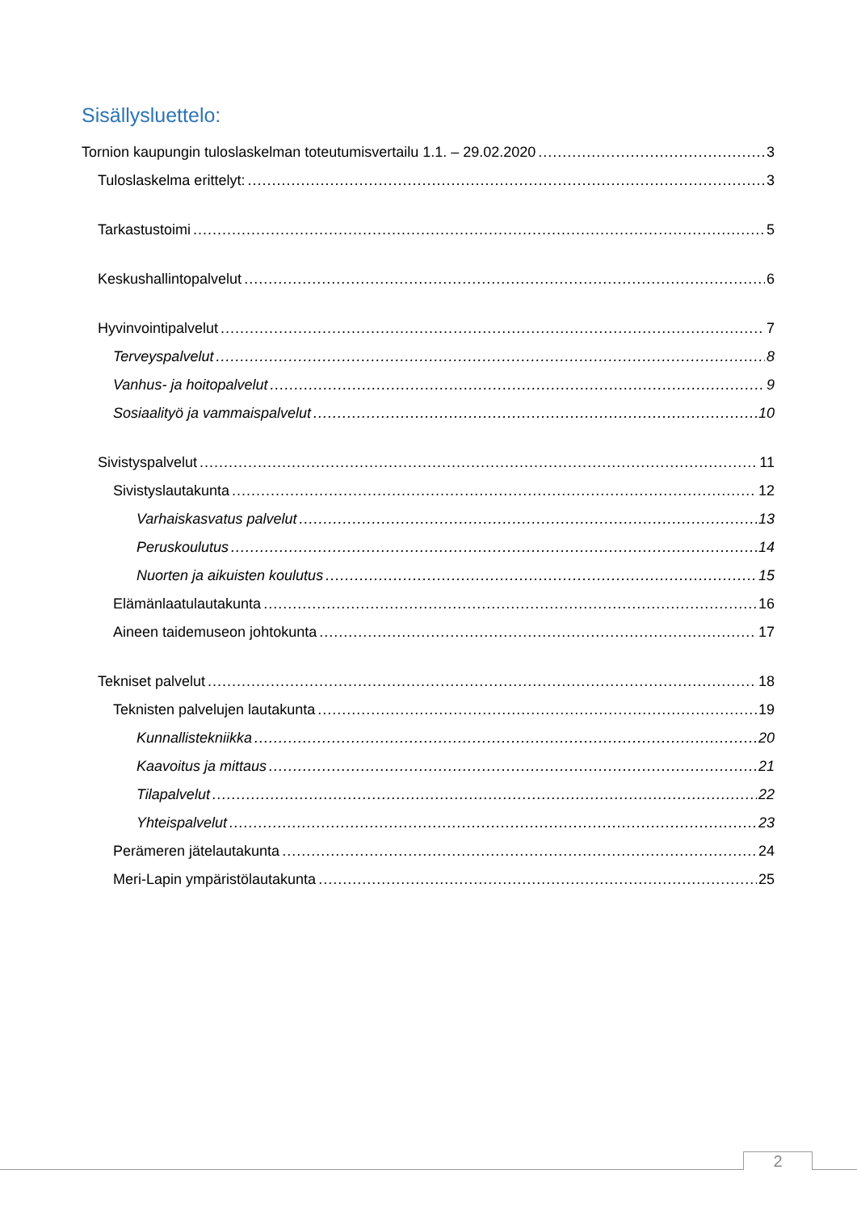Sisällysluettelo:
Tornion kaupungin tuloslaskelman toteutumisvertailu 1.1. – 29.02.2020 3
Tuloslaskelma erittelyt: 3
Tarkastustoimi 5
Keskushallintopalvelut 6
Hyvinvointipalvelut 7
Terveyspalvelut 8
Vanhus- ja hoitopalvelut 9
Sosiaalityö ja vammaispalvelut 10
Sivistyspalvelut 11
Sivistyslautakunta 12
Varhaiskasvatus palvelut 13
Peruskoulutus 14
Nuorten ja aikuisten koulutus 15
Elämänlaatulautakunta 16
Aineen taidemuseon johtokunta 17
Tekniset palvelut 18
Teknisten palvelujen lautakunta 19
Kunnallistekniikka 20
Kaavoitus ja mittaus 21
Tilapalvelut 22
Yhteispalvelut 23
Perämeren jätelautakunta 24
Meri-Lapin ympäristölautakunta 25
2